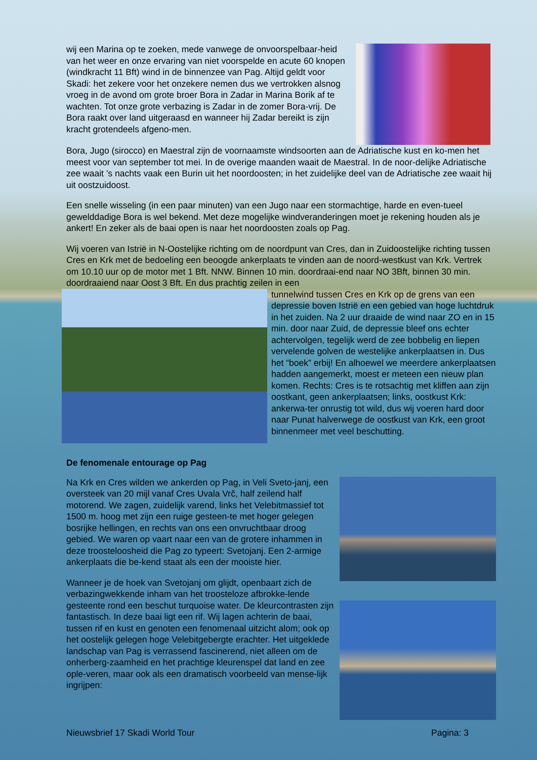wij een Marina op te zoeken, mede vanwege de onvoorspelbaar-heid van het weer en onze ervaring van niet voorspelde en acute 60 knopen (windkracht 11 Bft) wind in de binnenzee van Pag. Altijd geldt voor Skadi: het zekere voor het onzekere nemen dus we vertrokken alsnog vroeg in de avond om grote broer Bora in Zadar in Marina Borik af te wachten. Tot onze grote verbazing is Zadar in de zomer Bora-vrij. De Bora raakt over land uitgeraasd en wanneer hij Zadar bereikt is zijn kracht grotendeels afgeno-men.
Bora, Jugo (sirocco) en Maestral zijn de voornaamste windsoorten aan de Adriatische kust en ko-men het meest voor van september tot mei. In de overige maanden waait de Maestral. In de noor-delijke Adriatische zee waait ’s nachts vaak een Burin uit het noordoosten; in het zuidelijke deel van de Adriatische zee waait hij uit oostzuidoost.
Een snelle wisseling (in een paar minuten) van een Jugo naar een stormachtige, harde en even-tueel gewelddadige Bora is wel bekend. Met deze mogelijke windveranderingen moet je rekening houden als je ankert! En zeker als de baai open is naar het noordoosten zoals op Pag.
Wij voeren van Istrië in N-Oostelijke richting om de noordpunt van Cres, dan in Zuidoostelijke richting tussen Cres en Krk met de bedoeling een beoogde ankerplaats te vinden aan de noord-westkust van Krk. Vertrek om 10.10 uur op de motor met 1 Bft. NNW. Binnen 10 min. doordraai-end naar NO 3Bft, binnen 30 min. doordraaiend naar Oost 3 Bft. En dus prachtig zeilen in een
tunnelwind tussen Cres en Krk op de grens van een depressie boven Istrië en een gebied van hoge luchtdruk in het zuiden. Na 2 uur draaide de wind naar ZO en in 15 min. door naar Zuid, de depressie bleef ons echter achtervolgen, tegelijk werd de zee bobbelig en liepen vervelende golven de westelijke ankerplaatsen in. Dus het “boek” erbij! En alhoewel we meerdere ankerplaatsen hadden aangemerkt, moest er meteen een nieuw plan komen. Rechts: Cres is te rotsachtig met kliffen aan zijn oostkant, geen ankerplaatsen; links, oostkust Krk: ankerwa-ter onrustig tot wild, dus wij voeren hard door naar Punat halverwege de oostkust van Krk, een groot binnenmeer met veel beschutting.
De fenomenale entourage op Pag
Na Krk en Cres wilden we ankerden op Pag, in Veli Sveto-janj, een oversteek van 20 mijl vanaf Cres Uvala Vrč, half zeilend half motorend. We zagen, zuidelijk varend, links het Velebitmassief tot 1500 m. hoog met zijn een ruige gesteen-te met hoger gelegen bosrijke hellingen, en rechts van ons een onvruchtbaar droog gebied. We waren op vaart naar een van de grotere inhammen in deze troosteloosheid die Pag zo typeert: Svetojanj. Een 2-armige ankerplaats die be-kend staat als een der mooiste hier.
Wanneer je de hoek van Svetojanj om glijdt, openbaart zich de verbazingwekkende inham van het troosteloze afbrokke-lende gesteente rond een beschut turquoise water. De kleurcontrasten zijn fantastisch. In deze baai ligt een rif. Wij lagen achterin de baai, tussen rif en kust en genoten een fenomenaal uitzicht alom; ook op het oostelijk gelegen hoge Velebitgebergte erachter. Het uitgeklede landschap van Pag is verrassend fascinerend, niet alleen om de onherberg-zaamheid en het prachtige kleurenspel dat land en zee ople-veren, maar ook als een dramatisch voorbeeld van mense-lijk ingrijpen:
Nieuwsbrief 17 Skadi World Tour Pagina: 3